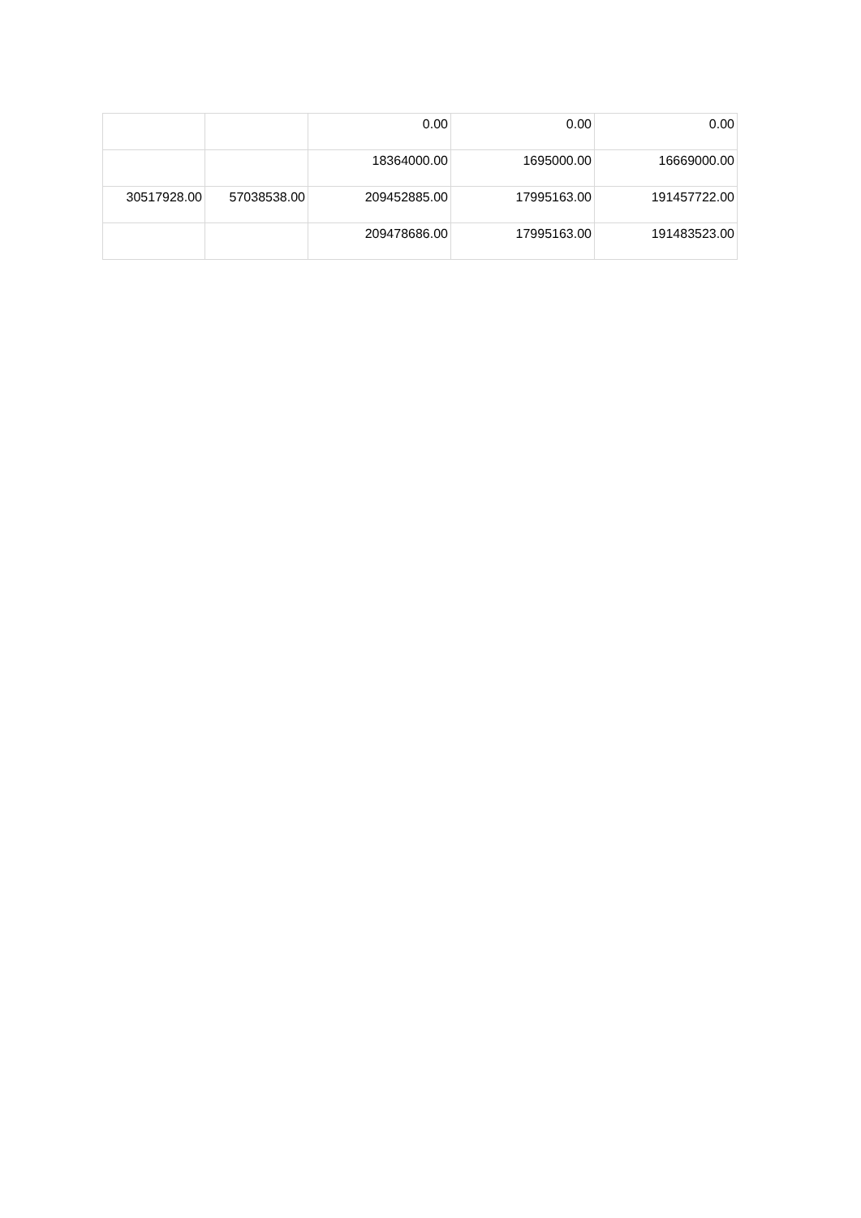| | | 0.00 | 0.00 | 0.00 |
| | | 18364000.00 | 1695000.00 | 16669000.00 |
| 30517928.00 | 57038538.00 | 209452885.00 | 17995163.00 | 191457722.00 |
| | | 209478686.00 | 17995163.00 | 191483523.00 |